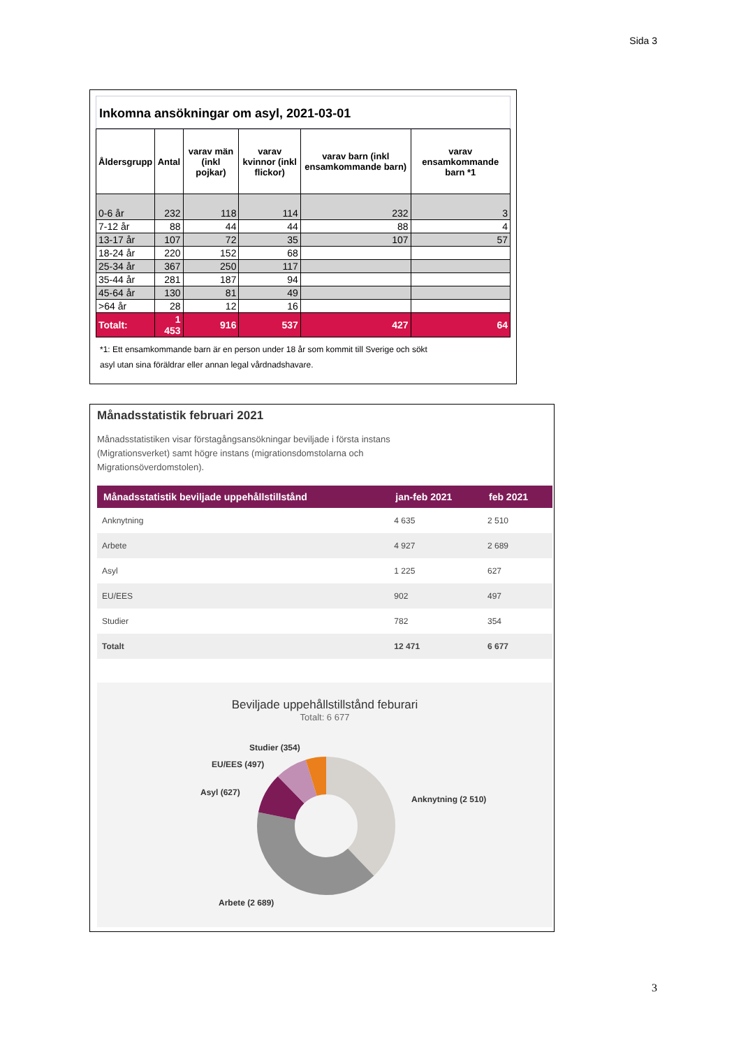Sida 3
Inkomna ansökningar om asyl, 2021-03-01
| Åldersgrupp | Antal | varav män (inkl pojkar) | varav kvinnor (inkl flickor) | varav barn (inkl ensamkommande barn) | varav ensamkommande barn *1 |
| --- | --- | --- | --- | --- | --- |
| 0-6 år | 232 | 118 | 114 | 232 | 3 |
| 7-12 år | 88 | 44 | 44 | 88 | 4 |
| 13-17 år | 107 | 72 | 35 | 107 | 57 |
| 18-24 år | 220 | 152 | 68 | | |
| 25-34 år | 367 | 250 | 117 | | |
| 35-44 år | 281 | 187 | 94 | | |
| 45-64 år | 130 | 81 | 49 | | |
| >64 år | 28 | 12 | 16 | | |
| Totalt: | 1 453 | 916 | 537 | 427 | 64 |
*1: Ett ensamkommande barn är en person under 18 år som kommit till Sverige och sökt
asyl utan sina föräldrar eller annan legal vårdnadshavare.
Månadsstatistik februari 2021
Månadsstatistiken visar förstagångsansökningar beviljade i första instans
(Migrationsverket) samt högre instans (migrationsdomstolarna och
Migrationsöverdomstolen).
| Månadsstatistik beviljade uppehållstillstånd | jan-feb 2021 | feb 2021 |
| --- | --- | --- |
| Anknytning | 4 635 | 2 510 |
| Arbete | 4 927 | 2 689 |
| Asyl | 1 225 | 627 |
| EU/EES | 902 | 497 |
| Studier | 782 | 354 |
| Totalt | 12 471 | 6 677 |
Beviljade uppehållstillstånd feburari
Totalt: 6 677
Studier (354)
EU/EES (497)
Asyl (627)
Anknytning (2 510)
Arbete (2 689)
3